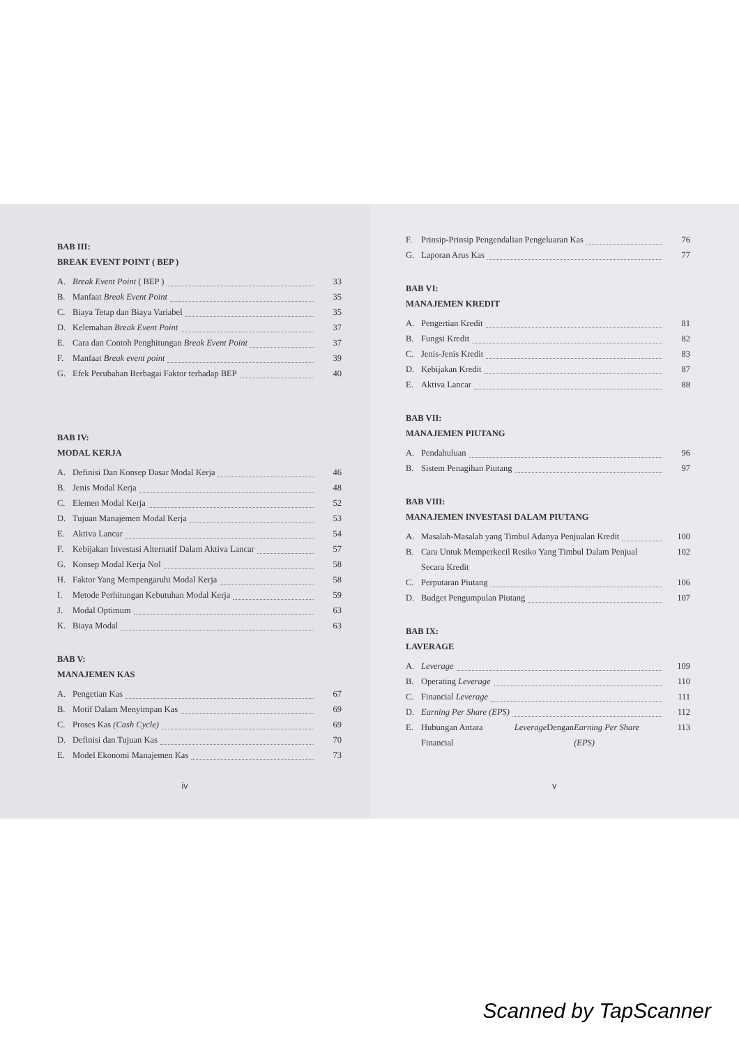BAB III:
BREAK EVENT POINT ( BEP )
A. Break Event Point ( BEP ) 33
B. Manfaat Break Event Point 35
C. Biaya Tetap dan Biaya Variabel 35
D. Kelemahan Break Event Point 37
E. Cara dan Contoh Penghitungan Break Event Point 37
F. Manfaat Break event point 39
G. Efek Perubahan Berbagai Faktor terhadap BEP 40
BAB IV:
MODAL KERJA
A. Definisi Dan Konsep Dasar Modal Kerja 46
B. Jenis Modal Kerja 48
C. Elemen Modal Kerja 52
D. Tujuan Manajemen Modal Kerja 53
E. Aktiva Lancar 54
F. Kebijakan Investasi Alternatif Dalam Aktiva Lancar 57
G. Konsep Modal Kerja Nol 58
H. Faktor Yang Mempengaruhi Modal Kerja 58
I. Metode Perhitungan Kebutuhan Modal Kerja 59
J. Modal Optimum 63
K. Biaya Modal 63
BAB V:
MANAJEMEN KAS
A. Pengetian Kas 67
B. Motif Dalam Menyimpan Kas 69
C. Proses Kas (Cash Cycle) 69
D. Definisi dan Tujuan Kas 70
E. Model Ekonomi Manajemen Kas 73
iv
F. Prinsip-Prinsip Pengendalian Pengeluaran Kas 76
G. Laporan Arus Kas 77
BAB VI:
MANAJEMEN KREDIT
A. Pengertian Kredit 81
B. Fungsi Kredit 82
C. Jenis-Jenis Kredit 83
D. Kebijakan Kredit 87
E. Aktiva Lancar 88
BAB VII:
MANAJEMEN PIUTANG
A. Pendahuluan 96
B. Sistem Penagihan Piutang 97
BAB VIII:
MANAJEMEN INVESTASI DALAM PIUTANG
A. Masalah-Masalah yang Timbul Adanya Penjualan Kredit 100
B. Cara Untuk Memperkecil Resiko Yang Timbul Dalam Penjual Secara Kredit 102
C. Perputaran Piutang 106
D. Budget Pengumpulan Piutang 107
BAB IX:
LAVERAGE
A. Leverage 109
B. Operating Leverage 110
C. Financial Leverage 111
D. Earning Per Share (EPS) 112
E. Hubungan Antara Financial Leverage Dengan Earning Per Share (EPS) 113
v
Scanned by TapScanner